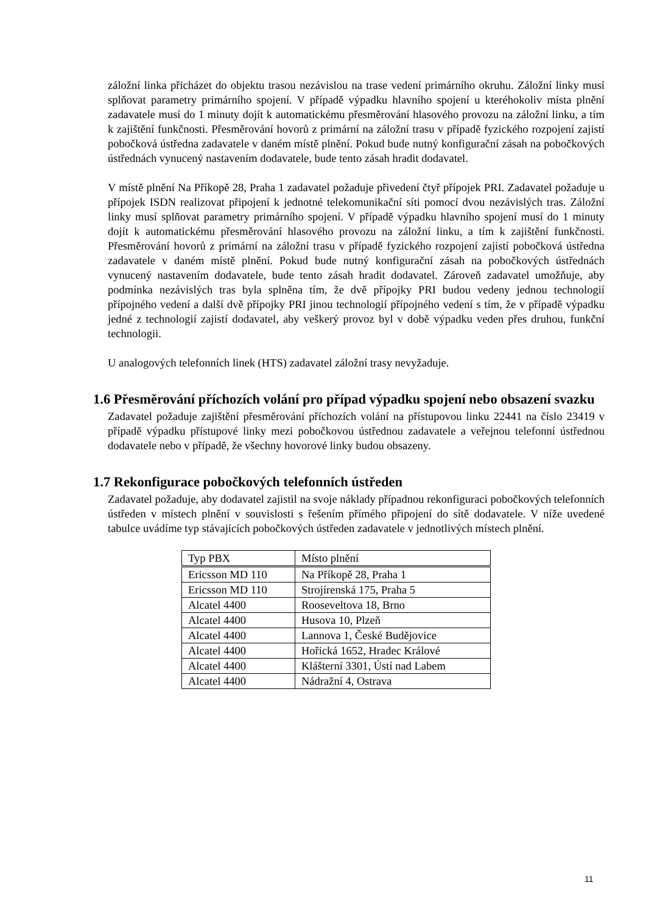záložní linka přicházet do objektu trasou nezávislou na trase vedení primárního okruhu. Záložní linky musí splňovat parametry primárního spojení. V případě výpadku hlavního spojení u kteréhokoliv místa plnění zadavatele musí do 1 minuty dojít k automatickému přesměrování hlasového provozu na záložní linku, a tím k zajištění funkčnosti. Přesměrování hovorů z primární na záložní trasu v případě fyzického rozpojení zajistí pobočková ústředna zadavatele v daném místě plnění. Pokud bude nutný konfigurační zásah na pobočkových ústřednách vynucený nastavením dodavatele, bude tento zásah hradit dodavatel.
V místě plnění Na Příkopě 28, Praha 1 zadavatel požaduje přivedení čtyř přípojek PRI. Zadavatel požaduje u přípojek ISDN realizovat připojení k jednotné telekomunikační síti pomocí dvou nezávislých tras. Záložní linky musí splňovat parametry primárního spojení. V případě výpadku hlavního spojení musí do 1 minuty dojít k automatickému přesměrování hlasového provozu na záložní linku, a tím k zajištění funkčnosti. Přesměrování hovorů z primární na záložní trasu v případě fyzického rozpojení zajistí pobočková ústředna zadavatele v daném místě plnění. Pokud bude nutný konfigurační zásah na pobočkových ústřednách vynucený nastavením dodavatele, bude tento zásah hradit dodavatel. Zároveň zadavatel umožňuje, aby podmínka nezávislých tras byla splněna tím, že dvě přípojky PRI budou vedeny jednou technologií přípojného vedení a další dvě přípojky PRI jinou technologií přípojného vedení s tím, že v případě výpadku jedné z technologií zajistí dodavatel, aby veškerý provoz byl v době výpadku veden přes druhou, funkční technologii.
U analogových telefonních linek (HTS) zadavatel záložní trasy nevyžaduje.
1.6 Přesměrování příchozích volání pro případ výpadku spojení nebo obsazení svazku
Zadavatel požaduje zajištění přesměrování příchozích volání na přístupovou linku 22441 na číslo 23419 v případě výpadku přístupové linky mezi pobočkovou ústřednou zadavatele a veřejnou telefonní ústřednou dodavatele nebo v případě, že všechny hovorové linky budou obsazeny.
1.7 Rekonfigurace pobočkových telefonních ústředen
Zadavatel požaduje, aby dodavatel zajistil na svoje náklady případnou rekonfiguraci pobočkových telefonních ústředen v místech plnění v souvislosti s řešením přímého připojení do sítě dodavatele. V níže uvedené tabulce uvádíme typ stávajících pobočkových ústředen zadavatele v jednotlivých místech plnění.
| Typ PBX | Místo plnění |
| Ericsson MD 110 | Na Příkopě 28, Praha 1 |
| Ericsson MD 110 | Strojírenská 175, Praha 5 |
| Alcatel 4400 | Rooseveltova 18, Brno |
| Alcatel 4400 | Husova 10, Plzeň |
| Alcatel 4400 | Lannova 1, České Budějovice |
| Alcatel 4400 | Hořická 1652, Hradec Králové |
| Alcatel 4400 | Klášterní 3301, Ústí nad Labem |
| Alcatel 4400 | Nádražní 4, Ostrava |
11